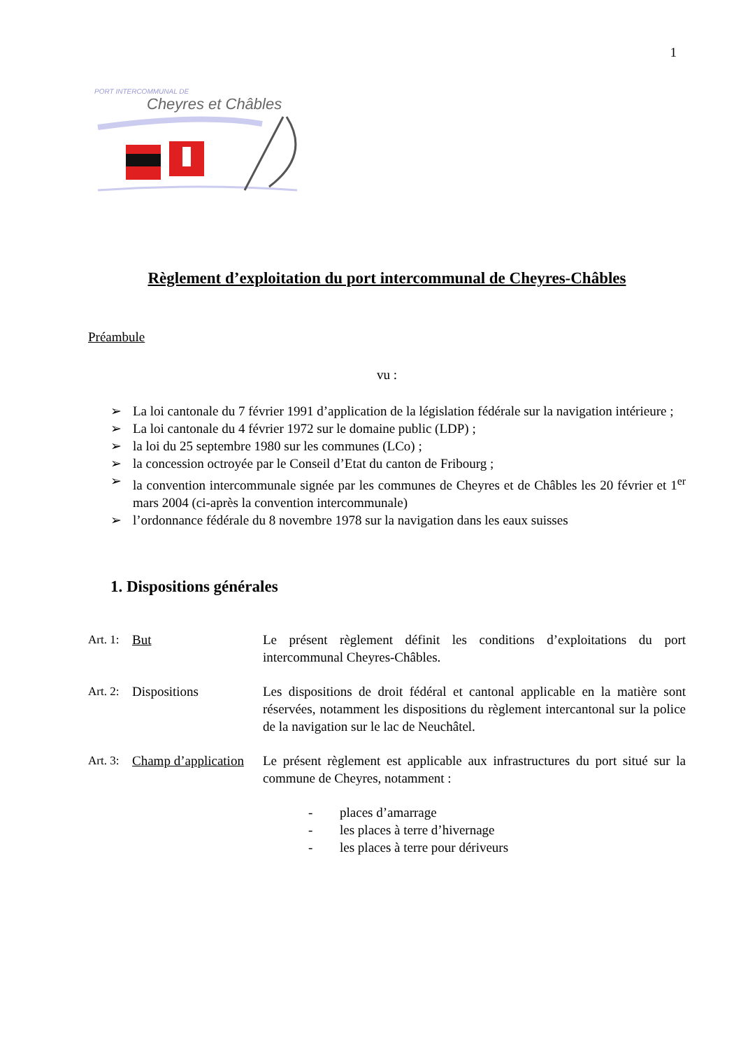1
PORT INTERCOMMUNAL DE
Cheyres et Châbles
Règlement d’exploitation du port intercommunal de Cheyres-Châbles
Préambule
vu :
➢ La loi cantonale du 7 février 1991 d’application de la législation fédérale sur la navigation intérieure ;
➢ La loi cantonale du 4 février 1972 sur le domaine public (LDP) ;
➢ la loi du 25 septembre 1980 sur les communes (LCo) ;
➢ la concession octroyée par le Conseil d’Etat du canton de Fribourg ;
➢ la convention intercommunale signée par les communes de Cheyres et de Châbles les 20 février et 1<sup>er</sup> mars 2004 (ci-après la convention intercommunale)
➢ l’ordonnance fédérale du 8 novembre 1978 sur la navigation dans les eaux suisses
1. Dispositions générales
Art. 1: But Le présent règlement définit les conditions d’exploitations du port intercommunal Cheyres-Châbles.
Art. 2: Dispositions Les dispositions de droit fédéral et cantonal applicable en la matière sont réservées, notamment les dispositions du règlement intercantonal sur la police de la navigation sur le lac de Neuchâtel.
Art. 3: Champ d’application
Le présent règlement est applicable aux infrastructures du port situé sur la commune de Cheyres, notamment :
- places d’amarrage
- les places à terre d’hivernage
- les places à terre pour dériveurs